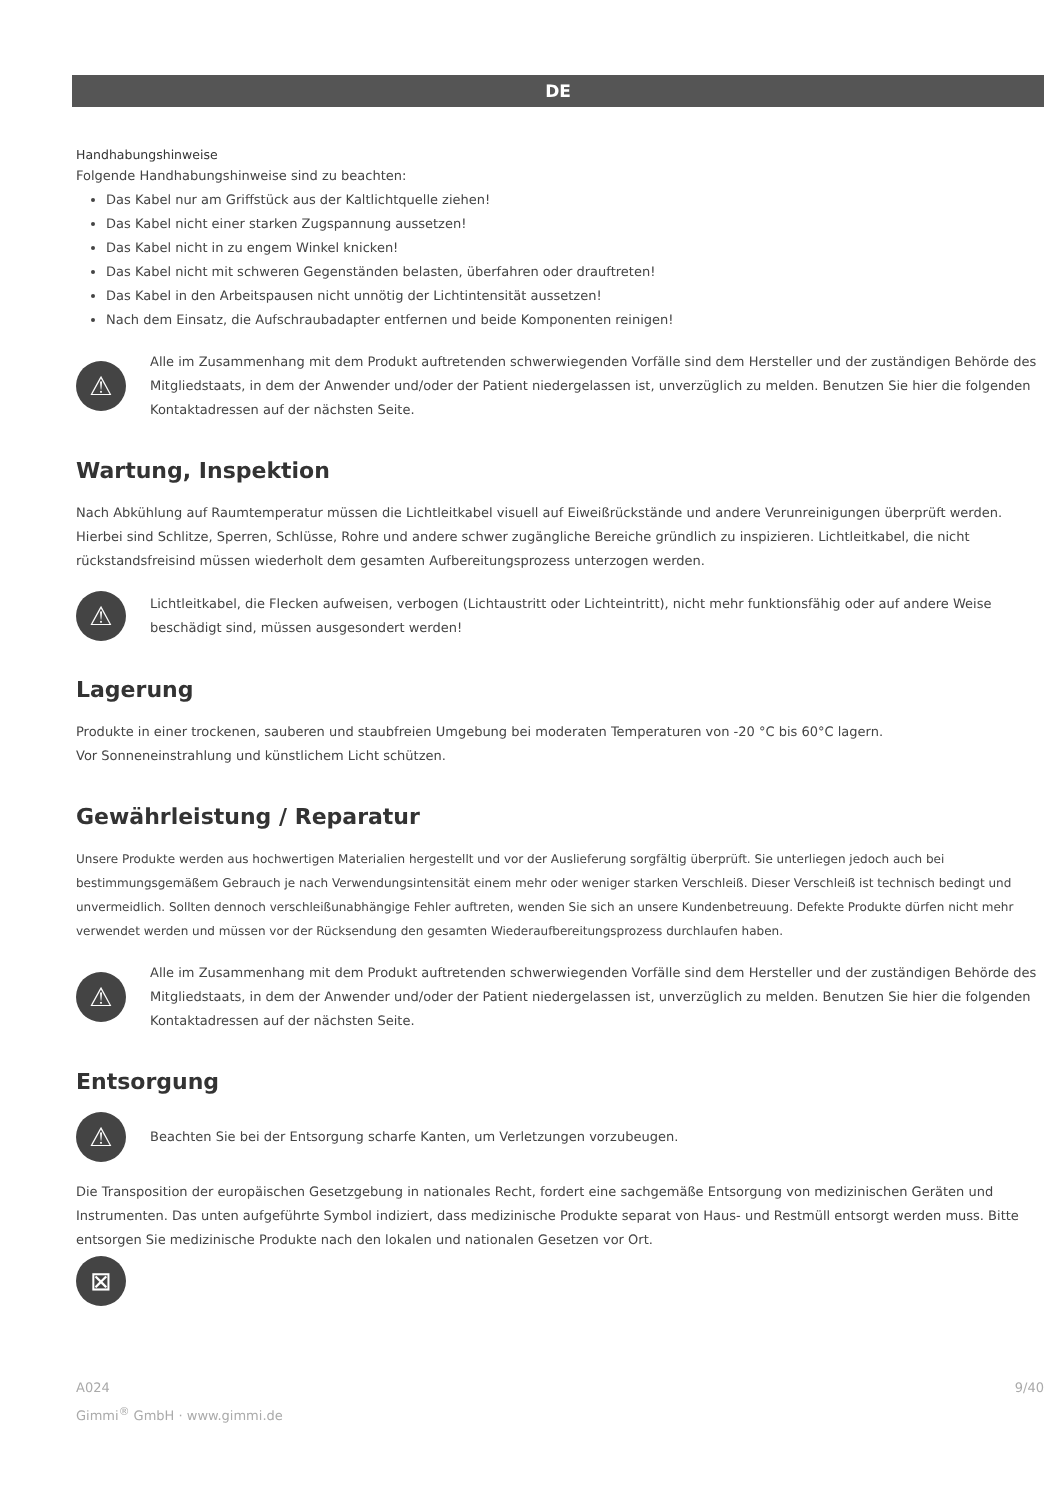DE
Handhabungshinweise
Folgende Handhabungshinweise sind zu beachten:
Das Kabel nur am Griffstück aus der Kaltlichtquelle ziehen!
Das Kabel nicht einer starken Zugspannung aussetzen!
Das Kabel nicht in zu engem Winkel knicken!
Das Kabel nicht mit schweren Gegenständen belasten, überfahren oder drauftreten!
Das Kabel in den Arbeitspausen nicht unnötig der Lichtintensität aussetzen!
Nach dem Einsatz, die Aufschraubadapter entfernen und beide Komponenten reinigen!
⚠
Alle im Zusammenhang mit dem Produkt auftretenden schwerwiegenden Vorfälle sind dem Hersteller und der zuständigen Behörde des Mitgliedstaats, in dem der Anwender und/oder der Patient niedergelassen ist, unverzüglich zu melden. Benutzen Sie hier die folgenden Kontaktadressen auf der nächsten Seite.
Wartung, Inspektion
Nach Abkühlung auf Raumtemperatur müssen die Lichtleitkabel visuell auf Eiweißrückstände und andere Verunreinigungen überprüft werden. Hierbei sind Schlitze, Sperren, Schlüsse, Rohre und andere schwer zugängliche Bereiche gründlich zu inspizieren. Lichtleitkabel, die nicht rückstandsfreisind müssen wiederholt dem gesamten Aufbereitungsprozess unterzogen werden.
⚠
Lichtleitkabel, die Flecken aufweisen, verbogen (Lichtaustritt oder Lichteintritt), nicht mehr funktionsfähig oder auf andere Weise beschädigt sind, müssen ausgesondert werden!
Lagerung
Produkte in einer trockenen, sauberen und staubfreien Umgebung bei moderaten Temperaturen von -20 °C bis 60°C lagern.
Vor Sonneneinstrahlung und künstlichem Licht schützen.
Gewährleistung / Reparatur
Unsere Produkte werden aus hochwertigen Materialien hergestellt und vor der Auslieferung sorgfältig überprüft. Sie unterliegen jedoch auch bei bestimmungsgemäßem Gebrauch je nach Verwendungsintensität einem mehr oder weniger starken Verschleiß. Dieser Verschleiß ist technisch bedingt und unvermeidlich. Sollten dennoch verschleißunabhängige Fehler auftreten, wenden Sie sich an unsere Kundenbetreuung. Defekte Produkte dürfen nicht mehr verwendet werden und müssen vor der Rücksendung den gesamten Wiederaufbereitungsprozess durchlaufen haben.
⚠
Alle im Zusammenhang mit dem Produkt auftretenden schwerwiegenden Vorfälle sind dem Hersteller und der zuständigen Behörde des Mitgliedstaats, in dem der Anwender und/oder der Patient niedergelassen ist, unverzüglich zu melden. Benutzen Sie hier die folgenden Kontaktadressen auf der nächsten Seite.
Entsorgung
⚠
Beachten Sie bei der Entsorgung scharfe Kanten, um Verletzungen vorzubeugen.
Die Transposition der europäischen Gesetzgebung in nationales Recht, fordert eine sachgemäße Entsorgung von medizinischen Geräten und Instrumenten. Das unten aufgeführte Symbol indiziert, dass medizinische Produkte separat von Haus- und Restmüll entsorgt werden muss. Bitte entsorgen Sie medizinische Produkte nach den lokalen und nationalen Gesetzen vor Ort.
⊠
A024
Gimmi<sup>®</sup> GmbH · www.gimmi.de
9/40